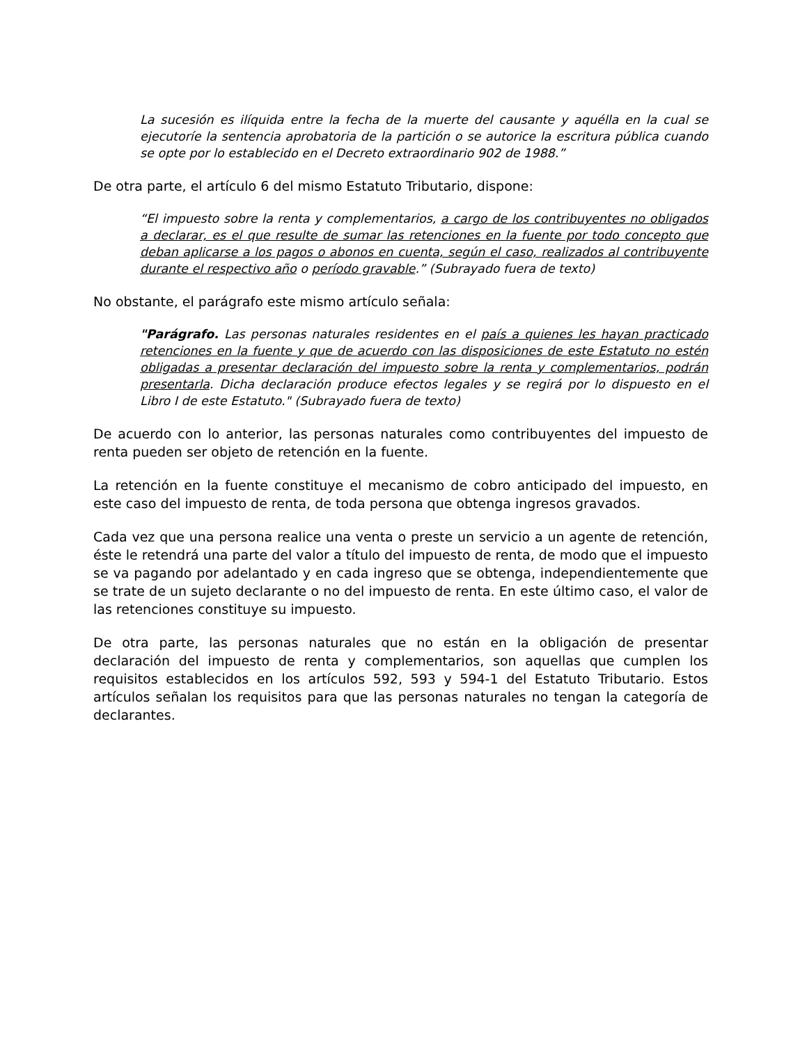La sucesión es ilíquida entre la fecha de la muerte del causante y aquélla en la cual se ejecutoríe la sentencia aprobatoria de la partición o se autorice la escritura pública cuando se opte por lo establecido en el Decreto extraordinario 902 de 1988.”
De otra parte, el artículo 6 del mismo Estatuto Tributario, dispone:
“El impuesto sobre la renta y complementarios, a cargo de los contribuyentes no obligados a declarar, es el que resulte de sumar las retenciones en la fuente por todo concepto que deban aplicarse a los pagos o abonos en cuenta, según el caso, realizados al contribuyente durante el respectivo año o período gravable.” (Subrayado fuera de texto)
No obstante, el parágrafo este mismo artículo señala:
"Parágrafo. Las personas naturales residentes en el país a quienes les hayan practicado retenciones en la fuente y que de acuerdo con las disposiciones de este Estatuto no estén obligadas a presentar declaración del impuesto sobre la renta y complementarios, podrán presentarla. Dicha declaración produce efectos legales y se regirá por lo dispuesto en el Libro I de este Estatuto." (Subrayado fuera de texto)
De acuerdo con lo anterior, las personas naturales como contribuyentes del impuesto de renta pueden ser objeto de retención en la fuente.
La retención en la fuente constituye el mecanismo de cobro anticipado del impuesto, en este caso del impuesto de renta, de toda persona que obtenga ingresos gravados.
Cada vez que una persona realice una venta o preste un servicio a un agente de retención, éste le retendrá una parte del valor a título del impuesto de renta, de modo que el impuesto se va pagando por adelantado y en cada ingreso que se obtenga, independientemente que se trate de un sujeto declarante o no del impuesto de renta. En este último caso, el valor de las retenciones constituye su impuesto.
De otra parte, las personas naturales que no están en la obligación de presentar declaración del impuesto de renta y complementarios, son aquellas que cumplen los requisitos establecidos en los artículos 592, 593 y 594-1 del Estatuto Tributario. Estos artículos señalan los requisitos para que las personas naturales no tengan la categoría de declarantes.